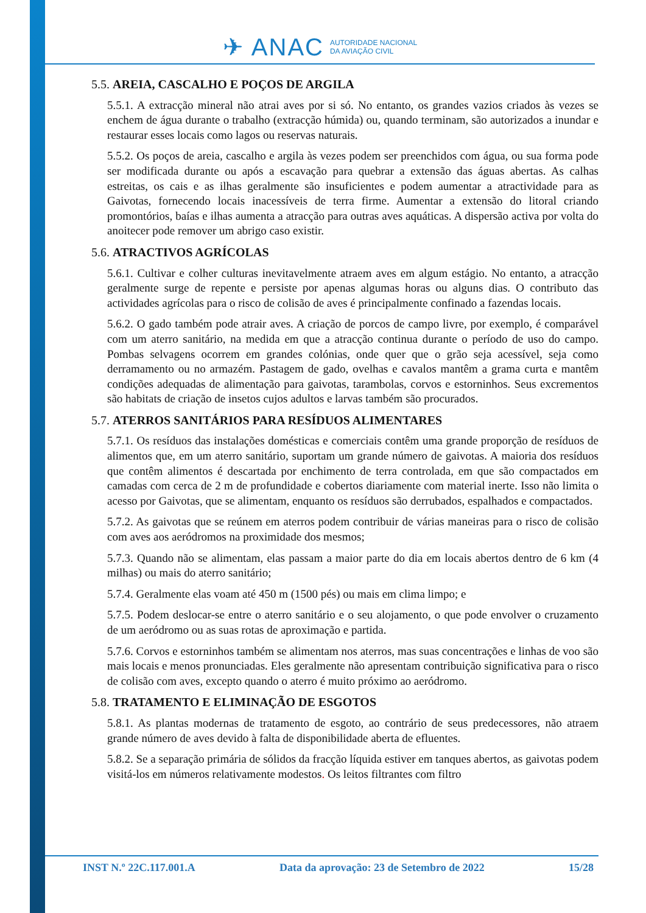✈ ANAC
AUTORIDADE NACIONAL
DA AVIAÇÃO CIVIL
5.5. AREIA, CASCALHO E POÇOS DE ARGILA
5.5.1. A extracção mineral não atrai aves por si só. No entanto, os grandes vazios criados às vezes se enchem de água durante o trabalho (extracção húmida) ou, quando terminam, são autorizados a inundar e restaurar esses locais como lagos ou reservas naturais.
5.5.2. Os poços de areia, cascalho e argila às vezes podem ser preenchidos com água, ou sua forma pode ser modificada durante ou após a escavação para quebrar a extensão das águas abertas. As calhas estreitas, os cais e as ilhas geralmente são insuficientes e podem aumentar a atractividade para as Gaivotas, fornecendo locais inacessíveis de terra firme. Aumentar a extensão do litoral criando promontórios, baías e ilhas aumenta a atracção para outras aves aquáticas. A dispersão activa por volta do anoitecer pode remover um abrigo caso existir.
5.6. ATRACTIVOS AGRÍCOLAS
5.6.1. Cultivar e colher culturas inevitavelmente atraem aves em algum estágio. No entanto, a atracção geralmente surge de repente e persiste por apenas algumas horas ou alguns dias. O contributo das actividades agrícolas para o risco de colisão de aves é principalmente confinado a fazendas locais.
5.6.2. O gado também pode atrair aves. A criação de porcos de campo livre, por exemplo, é comparável com um aterro sanitário, na medida em que a atracção continua durante o período de uso do campo. Pombas selvagens ocorrem em grandes colónias, onde quer que o grão seja acessível, seja como derramamento ou no armazém. Pastagem de gado, ovelhas e cavalos mantêm a grama curta e mantêm condições adequadas de alimentação para gaivotas, tarambolas, corvos e estorninhos. Seus excrementos são habitats de criação de insetos cujos adultos e larvas também são procurados.
5.7. ATERROS SANITÁRIOS PARA RESÍDUOS ALIMENTARES
5.7.1. Os resíduos das instalações domésticas e comerciais contêm uma grande proporção de resíduos de alimentos que, em um aterro sanitário, suportam um grande número de gaivotas. A maioria dos resíduos que contêm alimentos é descartada por enchimento de terra controlada, em que são compactados em camadas com cerca de 2 m de profundidade e cobertos diariamente com material inerte. Isso não limita o acesso por Gaivotas, que se alimentam, enquanto os resíduos são derrubados, espalhados e compactados.
5.7.2. As gaivotas que se reúnem em aterros podem contribuir de várias maneiras para o risco de colisão com aves aos aeródromos na proximidade dos mesmos;
5.7.3. Quando não se alimentam, elas passam a maior parte do dia em locais abertos dentro de 6 km (4 milhas) ou mais do aterro sanitário;
5.7.4. Geralmente elas voam até 450 m (1500 pés) ou mais em clima limpo; e
5.7.5. Podem deslocar-se entre o aterro sanitário e o seu alojamento, o que pode envolver o cruzamento de um aeródromo ou as suas rotas de aproximação e partida.
5.7.6. Corvos e estorninhos também se alimentam nos aterros, mas suas concentrações e linhas de voo são mais locais e menos pronunciadas. Eles geralmente não apresentam contribuição significativa para o risco de colisão com aves, excepto quando o aterro é muito próximo ao aeródromo.
5.8. TRATAMENTO E ELIMINAÇÃO DE ESGOTOS
5.8.1. As plantas modernas de tratamento de esgoto, ao contrário de seus predecessores, não atraem grande número de aves devido à falta de disponibilidade aberta de efluentes.
5.8.2. Se a separação primária de sólidos da fracção líquida estiver em tanques abertos, as gaivotas podem visitá-los em números relativamente modestos. Os leitos filtrantes com filtro
INST N.º 22C.117.001.A Data da aprovação: 23 de Setembro de 2022 15/28